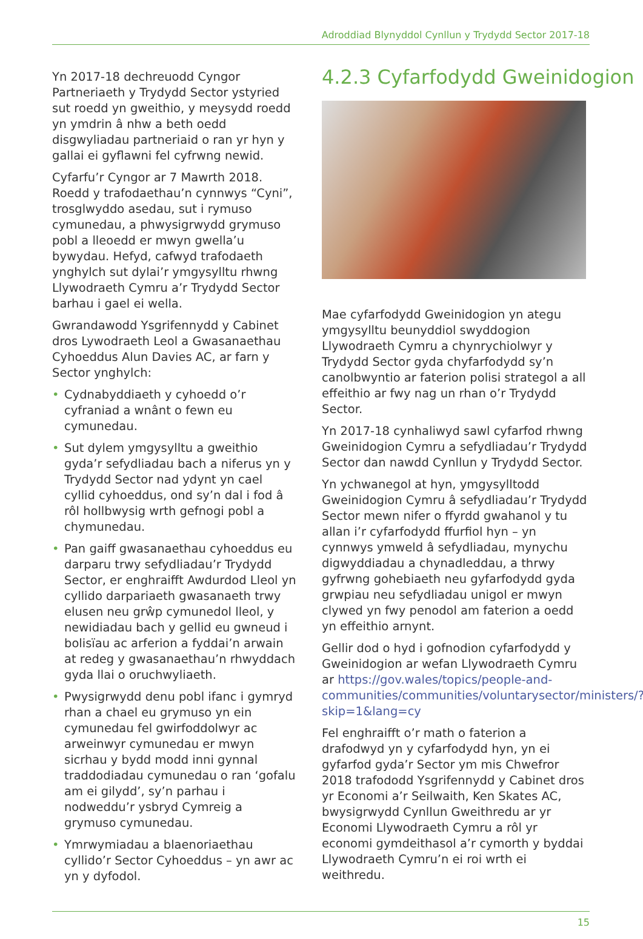Adroddiad Blynyddol Cynllun y Trydydd Sector 2017-18
Yn 2017-18 dechreuodd Cyngor Partneriaeth y Trydydd Sector ystyried sut roedd yn gweithio, y meysydd roedd yn ymdrin â nhw a beth oedd disgwyliadau partneriaid o ran yr hyn y gallai ei gyflawni fel cyfrwng newid.
Cyfarfu’r Cyngor ar 7 Mawrth 2018. Roedd y trafodaethau’n cynnwys “Cyni”, trosglwyddo asedau, sut i rymuso cymunedau, a phwysigrwydd grymuso pobl a lleoedd er mwyn gwella’u bywydau. Hefyd, cafwyd trafodaeth ynghylch sut dylai’r ymgysylltu rhwng Llywodraeth Cymru a’r Trydydd Sector barhau i gael ei wella.
Gwrandawodd Ysgrifennydd y Cabinet dros Lywodraeth Leol a Gwasanaethau Cyhoeddus Alun Davies AC, ar farn y Sector ynghylch:
• Cydnabyddiaeth y cyhoedd o’r cyfraniad a wnânt o fewn eu cymunedau.
• Sut dylem ymgysylltu a gweithio gyda’r sefydliadau bach a niferus yn y Trydydd Sector nad ydynt yn cael cyllid cyhoeddus, ond sy’n dal i fod â rôl hollbwysig wrth gefnogi pobl a chymunedau.
• Pan gaiff gwasanaethau cyhoeddus eu darparu trwy sefydliadau’r Trydydd Sector, er enghraifft Awdurdod Lleol yn cyllido darpariaeth gwasanaeth trwy elusen neu grŵp cymunedol lleol, y newidiadau bach y gellid eu gwneud i bolisïau ac arferion a fyddai’n arwain at redeg y gwasanaethau’n rhwyddach gyda llai o oruchwyliaeth.
• Pwysigrwydd denu pobl ifanc i gymryd rhan a chael eu grymuso yn ein cymunedau fel gwirfoddolwyr ac arweinwyr cymunedau er mwyn sicrhau y bydd modd inni gynnal traddodiadau cymunedau o ran ‘gofalu am ei gilydd’, sy’n parhau i nodweddu’r ysbryd Cymreig a grymuso cymunedau.
• Ymrwymiadau a blaenoriaethau cyllido’r Sector Cyhoeddus – yn awr ac yn y dyfodol.
4.2.3 Cyfarfodydd Gweinidogion
Mae cyfarfodydd Gweinidogion yn ategu ymgysylltu beunyddiol swyddogion Llywodraeth Cymru a chynrychiolwyr y Trydydd Sector gyda chyfarfodydd sy’n canolbwyntio ar faterion polisi strategol a all effeithio ar fwy nag un rhan o’r Trydydd Sector.
Yn 2017-18 cynhaliwyd sawl cyfarfod rhwng Gweinidogion Cymru a sefydliadau’r Trydydd Sector dan nawdd Cynllun y Trydydd Sector.
Yn ychwanegol at hyn, ymgysylltodd Gweinidogion Cymru â sefydliadau’r Trydydd Sector mewn nifer o ffyrdd gwahanol y tu allan i’r cyfarfodydd ffurfiol hyn – yn cynnwys ymweld â sefydliadau, mynychu digwyddiadau a chynadleddau, a thrwy gyfrwng gohebiaeth neu gyfarfodydd gyda grwpiau neu sefydliadau unigol er mwyn clywed yn fwy penodol am faterion a oedd yn effeithio arnynt.
Gellir dod o hyd i gofnodion cyfarfodydd y Gweinidogion ar wefan Llywodraeth Cymru ar https://gov.wales/topics/people-and-communities/communities/voluntarysector/ministers/?skip=1&lang=cy
Fel enghraifft o’r math o faterion a drafodwyd yn y cyfarfodydd hyn, yn ei gyfarfod gyda’r Sector ym mis Chwefror 2018 trafododd Ysgrifennydd y Cabinet dros yr Economi a’r Seilwaith, Ken Skates AC, bwysigrwydd Cynllun Gweithredu ar yr Economi Llywodraeth Cymru a rôl yr economi gymdeithasol a’r cymorth y byddai Llywodraeth Cymru’n ei roi wrth ei weithredu.
15